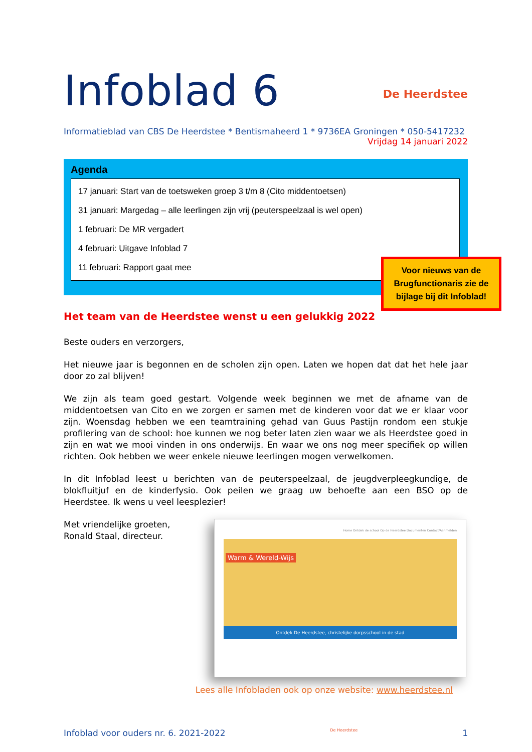Infoblad 6
De Heerdstee
Informatieblad van CBS De Heerdstee * Bentismaheerd 1 * 9736EA Groningen * 050-5417232
Vrijdag 14 januari 2022
Agenda
17 januari: Start van de toetsweken groep 3 t/m 8 (Cito middentoetsen)
31 januari: Margedag – alle leerlingen zijn vrij (peuterspeelzaal is wel open)
1 februari: De MR vergadert
4 februari: Uitgave Infoblad 7
11 februari: Rapport gaat mee
Voor nieuws van de Brugfunctionaris zie de bijlage bij dit Infoblad!
Het team van de Heerdstee wenst u een gelukkig 2022
Beste ouders en verzorgers,
Het nieuwe jaar is begonnen en de scholen zijn open. Laten we hopen dat dat het hele jaar door zo zal blijven!
We zijn als team goed gestart. Volgende week beginnen we met de afname van de middentoetsen van Cito en we zorgen er samen met de kinderen voor dat we er klaar voor zijn. Woensdag hebben we een teamtraining gehad van Guus Pastijn rondom een stukje profilering van de school: hoe kunnen we nog beter laten zien waar we als Heerdstee goed in zijn en wat we mooi vinden in ons onderwijs. En waar we ons nog meer specifiek op willen richten. Ook hebben we weer enkele nieuwe leerlingen mogen verwelkomen.
In dit Infoblad leest u berichten van de peuterspeelzaal, de jeugdverpleegkundige, de blokfluitjuf en de kinderfysio. Ook peilen we graag uw behoefte aan een BSO op de Heerdstee. Ik wens u veel leesplezier!
Met vriendelijke groeten,
Ronald Staal, directeur.
Home Ontdek de school Op de Heerdstee Documenten Contact/Aanmelden
Warm & Wereld-Wijs
Ontdek De Heerdstee, christelijke dorpsschool in de stad
Lees alle Infobladen ook op onze website: www.heerdstee.nl
Infoblad voor ouders nr. 6. 2021-2022 De Heerdstee 1